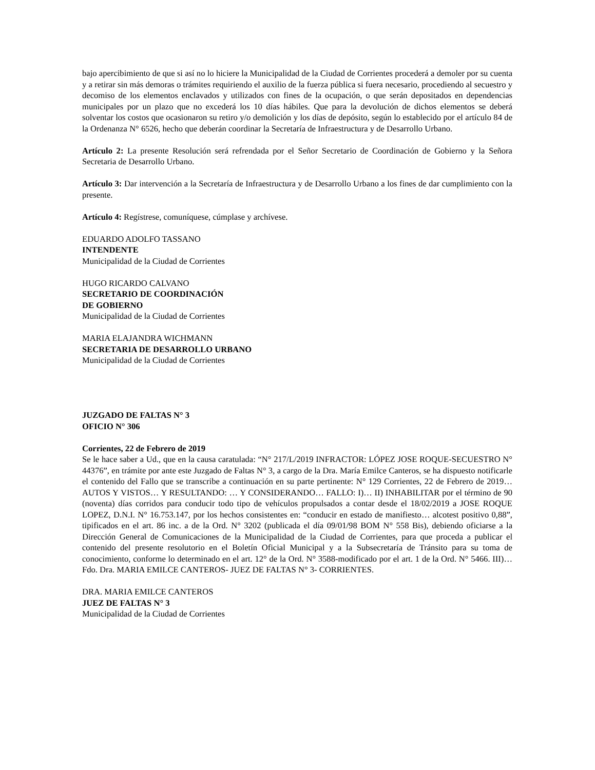bajo apercibimiento de que si así no lo hiciere la Municipalidad de la Ciudad de Corrientes procederá a demoler por su cuenta y a retirar sin más demoras o trámites requiriendo el auxilio de la fuerza pública si fuera necesario, procediendo al secuestro y decomiso de los elementos enclavados y utilizados con fines de la ocupación, o que serán depositados en dependencias municipales por un plazo que no excederá los 10 días hábiles. Que para la devolución de dichos elementos se deberá solventar los costos que ocasionaron su retiro y/o demolición y los días de depósito, según lo establecido por el artículo 84 de la Ordenanza N° 6526, hecho que deberán coordinar la Secretaría de Infraestructura y de Desarrollo Urbano.
Artículo 2: La presente Resolución será refrendada por el Señor Secretario de Coordinación de Gobierno y la Señora Secretaria de Desarrollo Urbano.
Artículo 3: Dar intervención a la Secretaría de Infraestructura y de Desarrollo Urbano a los fines de dar cumplimiento con la presente.
Artículo 4: Regístrese, comuníquese, cúmplase y archívese.
EDUARDO ADOLFO TASSANO
INTENDENTE
Municipalidad de la Ciudad de Corrientes
HUGO RICARDO CALVANO
SECRETARIO DE COORDINACIÓN
DE GOBIERNO
Municipalidad de la Ciudad de Corrientes
MARIA ELAJANDRA WICHMANN
SECRETARIA DE DESARROLLO URBANO
Municipalidad de la Ciudad de Corrientes
JUZGADO DE FALTAS N° 3
OFICIO N° 306
Corrientes, 22 de Febrero de 2019
Se le hace saber a Ud., que en la causa caratulada: “N° 217/L/2019 INFRACTOR: LÓPEZ JOSE ROQUE-SECUESTRO N° 44376”, en trámite por ante este Juzgado de Faltas N° 3, a cargo de la Dra. María Emilce Canteros, se ha dispuesto notificarle el contenido del Fallo que se transcribe a continuación en su parte pertinente: N° 129 Corrientes, 22 de Febrero de 2019… AUTOS Y VISTOS… Y RESULTANDO: … Y CONSIDERANDO… FALLO: I)… II) INHABILITAR por el término de 90 (noventa) días corridos para conducir todo tipo de vehículos propulsados a contar desde el 18/02/2019 a JOSE ROQUE LOPEZ, D.N.I. N° 16.753.147, por los hechos consistentes en: “conducir en estado de manifiesto… alcotest positivo 0,88”, tipificados en el art. 86 inc. a de la Ord. N° 3202 (publicada el día 09/01/98 BOM N° 558 Bis), debiendo oficiarse a la Dirección General de Comunicaciones de la Municipalidad de la Ciudad de Corrientes, para que proceda a publicar el contenido del presente resolutorio en el Boletín Oficial Municipal y a la Subsecretaría de Tránsito para su toma de conocimiento, conforme lo determinado en el art. 12° de la Ord. N° 3588-modificado por el art. 1 de la Ord. N° 5466. III)… Fdo. Dra. MARIA EMILCE CANTEROS- JUEZ DE FALTAS N° 3- CORRIENTES.
DRA. MARIA EMILCE CANTEROS
JUEZ DE FALTAS N° 3
Municipalidad de la Ciudad de Corrientes